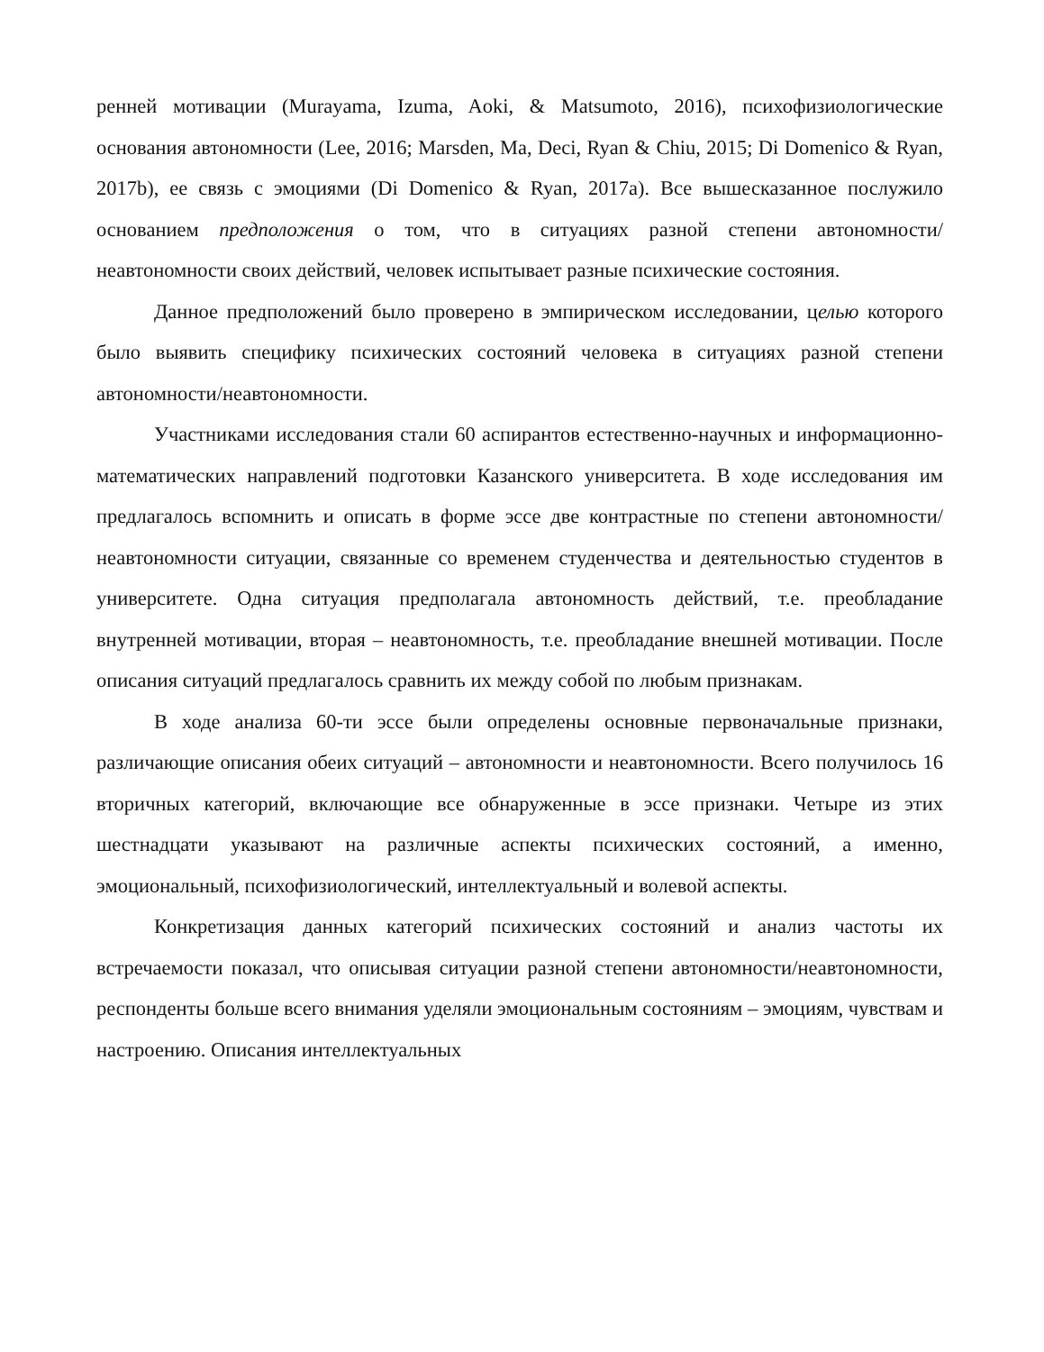ренней мотивации (Murayama, Izuma, Aoki, & Matsumoto, 2016), психофизиологические основания автономности (Lee, 2016; Marsden, Ma, Deci, Ryan & Chiu, 2015; Di Domenico & Ryan, 2017b), ее связь с эмоциями (Di Domenico & Ryan, 2017a). Все вышесказанное послужило основанием предположения о том, что в ситуациях разной степени автономности/неавтономности своих действий, человек испытывает разные психические состояния.
Данное предположений было проверено в эмпирическом исследовании, целью которого было выявить специфику психических состояний человека в ситуациях разной степени автономности/неавтономности.
Участниками исследования стали 60 аспирантов естественно-научных и информационно-математических направлений подготовки Казанского университета. В ходе исследования им предлагалось вспомнить и описать в форме эссе две контрастные по степени автономности/неавтономности ситуации, связанные со временем студенчества и деятельностью студентов в университете. Одна ситуация предполагала автономность действий, т.е. преобладание внутренней мотивации, вторая – неавтономность, т.е. преобладание внешней мотивации. После описания ситуаций предлагалось сравнить их между собой по любым признакам.
В ходе анализа 60-ти эссе были определены основные первоначальные признаки, различающие описания обеих ситуаций – автономности и неавтономности. Всего получилось 16 вторичных категорий, включающие все обнаруженные в эссе признаки. Четыре из этих шестнадцати указывают на различные аспекты психических состояний, а именно, эмоциональный, психофизиологический, интеллектуальный и волевой аспекты.
Конкретизация данных категорий психических состояний и анализ частоты их встречаемости показал, что описывая ситуации разной степени автономности/неавтономности, респонденты больше всего внимания уделяли эмоциональным состояниям – эмоциям, чувствам и настроению. Описания интеллектуальных